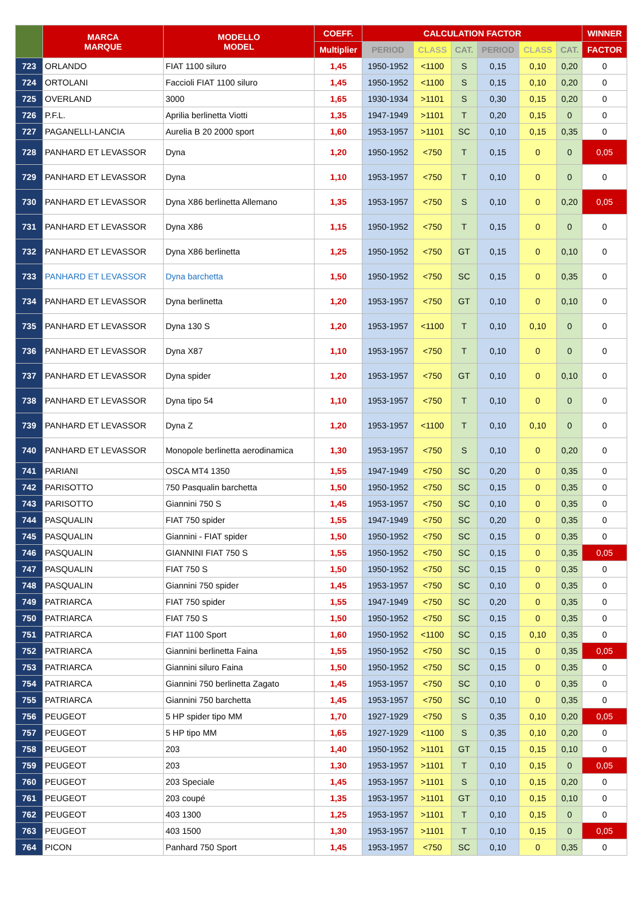| | MARCA MARQUE | MODELLO MODEL | COEFF. | CALCULATION FACTOR | | | | | | WINNER |
| --- | --- | --- | --- | --- | --- | --- | --- | --- | --- | --- |
| | | | Multiplier | PERIOD | CLASS | CAT. | PERIOD | CLASS | CAT. | FACTOR |
| 723 | ORLANDO | FIAT 1100 siluro | 1,45 | 1950-1952 | <1100 | S | 0,15 | 0,10 | 0,20 | 0 |
| 724 | ORTOLANI | Faccioli FIAT 1100 siluro | 1,45 | 1950-1952 | <1100 | S | 0,15 | 0,10 | 0,20 | 0 |
| 725 | OVERLAND | 3000 | 1,65 | 1930-1934 | >1101 | S | 0,30 | 0,15 | 0,20 | 0 |
| 726 | P.F.L. | Aprilia berlinetta Viotti | 1,35 | 1947-1949 | >1101 | T | 0,20 | 0,15 | 0 | 0 |
| 727 | PAGANELLI-LANCIA | Aurelia B 20 2000 sport | 1,60 | 1953-1957 | >1101 | SC | 0,10 | 0,15 | 0,35 | 0 |
| 728 | PANHARD ET LEVASSOR | Dyna | 1,20 | 1950-1952 | <750 | T | 0,15 | 0 | 0 | 0,05 |
| 729 | PANHARD ET LEVASSOR | Dyna | 1,10 | 1953-1957 | <750 | T | 0,10 | 0 | 0 | 0 |
| 730 | PANHARD ET LEVASSOR | Dyna X86 berlinetta Allemano | 1,35 | 1953-1957 | <750 | S | 0,10 | 0 | 0,20 | 0,05 |
| 731 | PANHARD ET LEVASSOR | Dyna X86 | 1,15 | 1950-1952 | <750 | T | 0,15 | 0 | 0 | 0 |
| 732 | PANHARD ET LEVASSOR | Dyna X86 berlinetta | 1,25 | 1950-1952 | <750 | GT | 0,15 | 0 | 0,10 | 0 |
| 733 | PANHARD ET LEVASSOR | Dyna barchetta | 1,50 | 1950-1952 | <750 | SC | 0,15 | 0 | 0,35 | 0 |
| 734 | PANHARD ET LEVASSOR | Dyna berlinetta | 1,20 | 1953-1957 | <750 | GT | 0,10 | 0 | 0,10 | 0 |
| 735 | PANHARD ET LEVASSOR | Dyna 130 S | 1,20 | 1953-1957 | <1100 | T | 0,10 | 0,10 | 0 | 0 |
| 736 | PANHARD ET LEVASSOR | Dyna X87 | 1,10 | 1953-1957 | <750 | T | 0,10 | 0 | 0 | 0 |
| 737 | PANHARD ET LEVASSOR | Dyna spider | 1,20 | 1953-1957 | <750 | GT | 0,10 | 0 | 0,10 | 0 |
| 738 | PANHARD ET LEVASSOR | Dyna tipo 54 | 1,10 | 1953-1957 | <750 | T | 0,10 | 0 | 0 | 0 |
| 739 | PANHARD ET LEVASSOR | Dyna Z | 1,20 | 1953-1957 | <1100 | T | 0,10 | 0,10 | 0 | 0 |
| 740 | PANHARD ET LEVASSOR | Monopole berlinetta aerodinamica | 1,30 | 1953-1957 | <750 | S | 0,10 | 0 | 0,20 | 0 |
| 741 | PARIANI | OSCA MT4 1350 | 1,55 | 1947-1949 | <750 | SC | 0,20 | 0 | 0,35 | 0 |
| 742 | PARISOTTO | 750 Pasqualin barchetta | 1,50 | 1950-1952 | <750 | SC | 0,15 | 0 | 0,35 | 0 |
| 743 | PARISOTTO | Giannini 750 S | 1,45 | 1953-1957 | <750 | SC | 0,10 | 0 | 0,35 | 0 |
| 744 | PASQUALIN | FIAT 750 spider | 1,55 | 1947-1949 | <750 | SC | 0,20 | 0 | 0,35 | 0 |
| 745 | PASQUALIN | Giannini - FIAT spider | 1,50 | 1950-1952 | <750 | SC | 0,15 | 0 | 0,35 | 0 |
| 746 | PASQUALIN | GIANNINI FIAT 750 S | 1,55 | 1950-1952 | <750 | SC | 0,15 | 0 | 0,35 | 0,05 |
| 747 | PASQUALIN | FIAT 750 S | 1,50 | 1950-1952 | <750 | SC | 0,15 | 0 | 0,35 | 0 |
| 748 | PASQUALIN | Giannini 750 spider | 1,45 | 1953-1957 | <750 | SC | 0,10 | 0 | 0,35 | 0 |
| 749 | PATRIARCA | FIAT 750 spider | 1,55 | 1947-1949 | <750 | SC | 0,20 | 0 | 0,35 | 0 |
| 750 | PATRIARCA | FIAT 750 S | 1,50 | 1950-1952 | <750 | SC | 0,15 | 0 | 0,35 | 0 |
| 751 | PATRIARCA | FIAT 1100 Sport | 1,60 | 1950-1952 | <1100 | SC | 0,15 | 0,10 | 0,35 | 0 |
| 752 | PATRIARCA | Giannini berlinetta Faina | 1,55 | 1950-1952 | <750 | SC | 0,15 | 0 | 0,35 | 0,05 |
| 753 | PATRIARCA | Giannini siluro Faina | 1,50 | 1950-1952 | <750 | SC | 0,15 | 0 | 0,35 | 0 |
| 754 | PATRIARCA | Giannini 750 berlinetta Zagato | 1,45 | 1953-1957 | <750 | SC | 0,10 | 0 | 0,35 | 0 |
| 755 | PATRIARCA | Giannini 750 barchetta | 1,45 | 1953-1957 | <750 | SC | 0,10 | 0 | 0,35 | 0 |
| 756 | PEUGEOT | 5 HP spider tipo MM | 1,70 | 1927-1929 | <750 | S | 0,35 | 0,10 | 0,20 | 0,05 |
| 757 | PEUGEOT | 5 HP tipo MM | 1,65 | 1927-1929 | <1100 | S | 0,35 | 0,10 | 0,20 | 0 |
| 758 | PEUGEOT | 203 | 1,40 | 1950-1952 | >1101 | GT | 0,15 | 0,15 | 0,10 | 0 |
| 759 | PEUGEOT | 203 | 1,30 | 1953-1957 | >1101 | T | 0,10 | 0,15 | 0 | 0,05 |
| 760 | PEUGEOT | 203 Speciale | 1,45 | 1953-1957 | >1101 | S | 0,10 | 0,15 | 0,20 | 0 |
| 761 | PEUGEOT | 203 coupé | 1,35 | 1953-1957 | >1101 | GT | 0,10 | 0,15 | 0,10 | 0 |
| 762 | PEUGEOT | 403 1300 | 1,25 | 1953-1957 | >1101 | T | 0,10 | 0,15 | 0 | 0 |
| 763 | PEUGEOT | 403 1500 | 1,30 | 1953-1957 | >1101 | T | 0,10 | 0,15 | 0 | 0,05 |
| 764 | PICON | Panhard 750 Sport | 1,45 | 1953-1957 | <750 | SC | 0,10 | 0 | 0,35 | 0 |